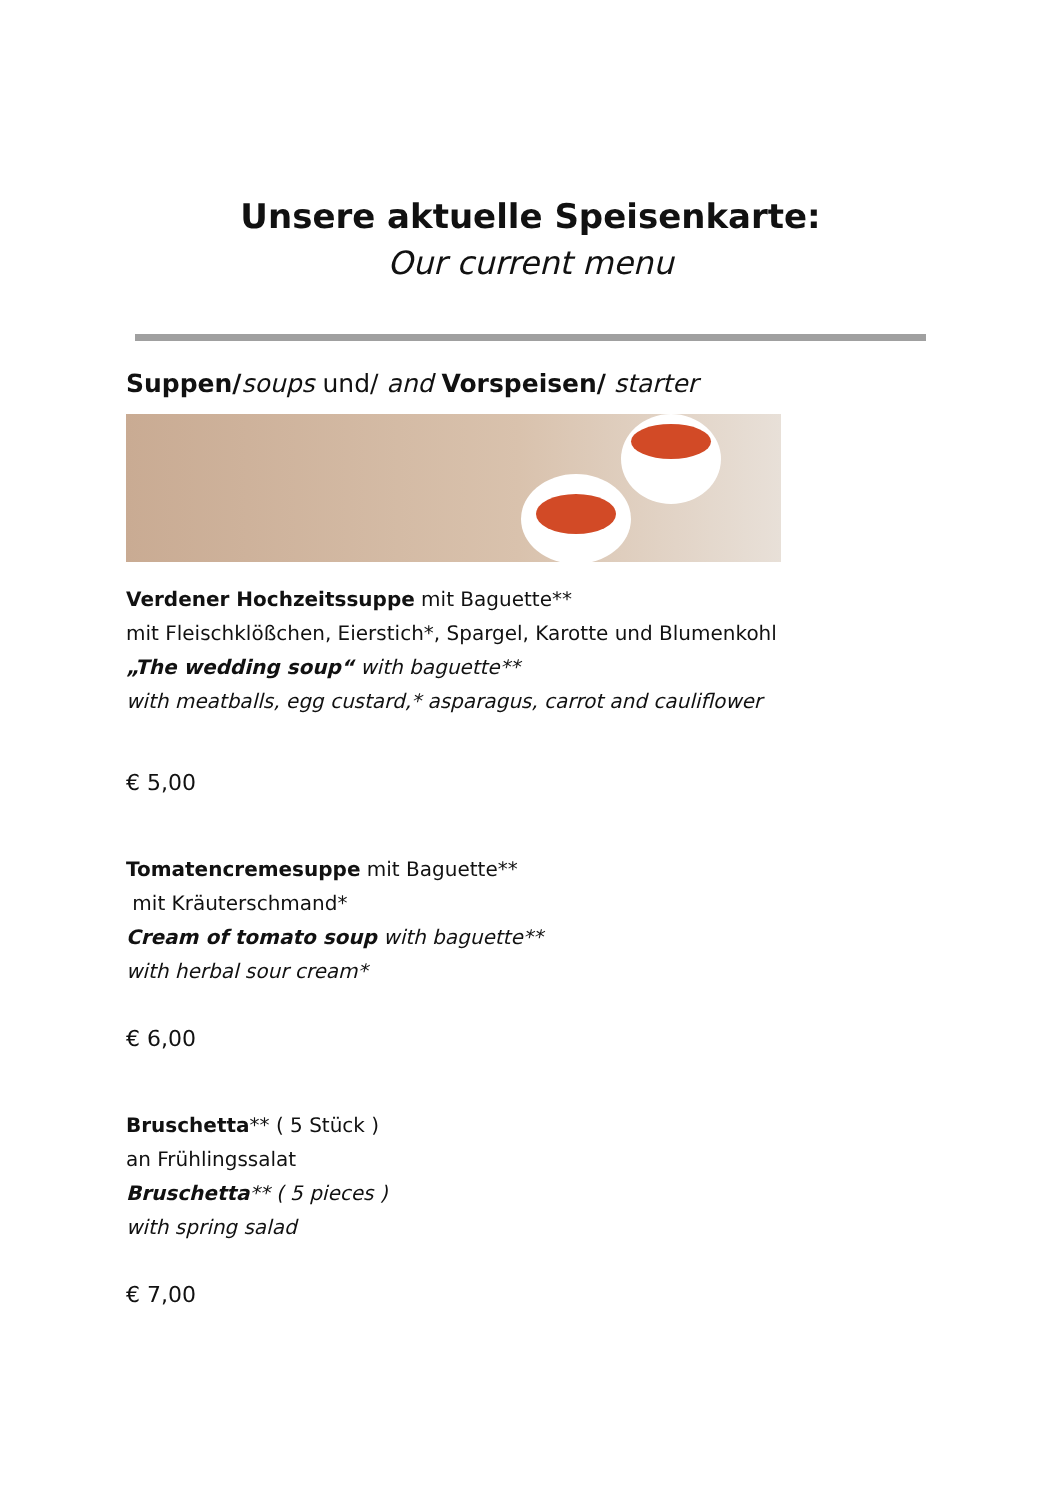Unsere aktuelle Speisenkarte:
Our current menu
Suppen/soups und/ and Vorspeisen/ starter
Verdener Hochzeitssuppe mit Baguette**
mit Fleischklößchen, Eierstich*, Spargel, Karotte und Blumenkohl
„The wedding soup“ with baguette**
with meatballs, egg custard,* asparagus, carrot and cauliflower
€ 5,00
Tomatencremesuppe mit Baguette**
mit Kräuterschmand*
Cream of tomato soup with baguette**
with herbal sour cream*
€ 6,00
Bruschetta** ( 5 Stück )
an Frühlingssalat
Bruschetta** ( 5 pieces )
with spring salad
€ 7,00